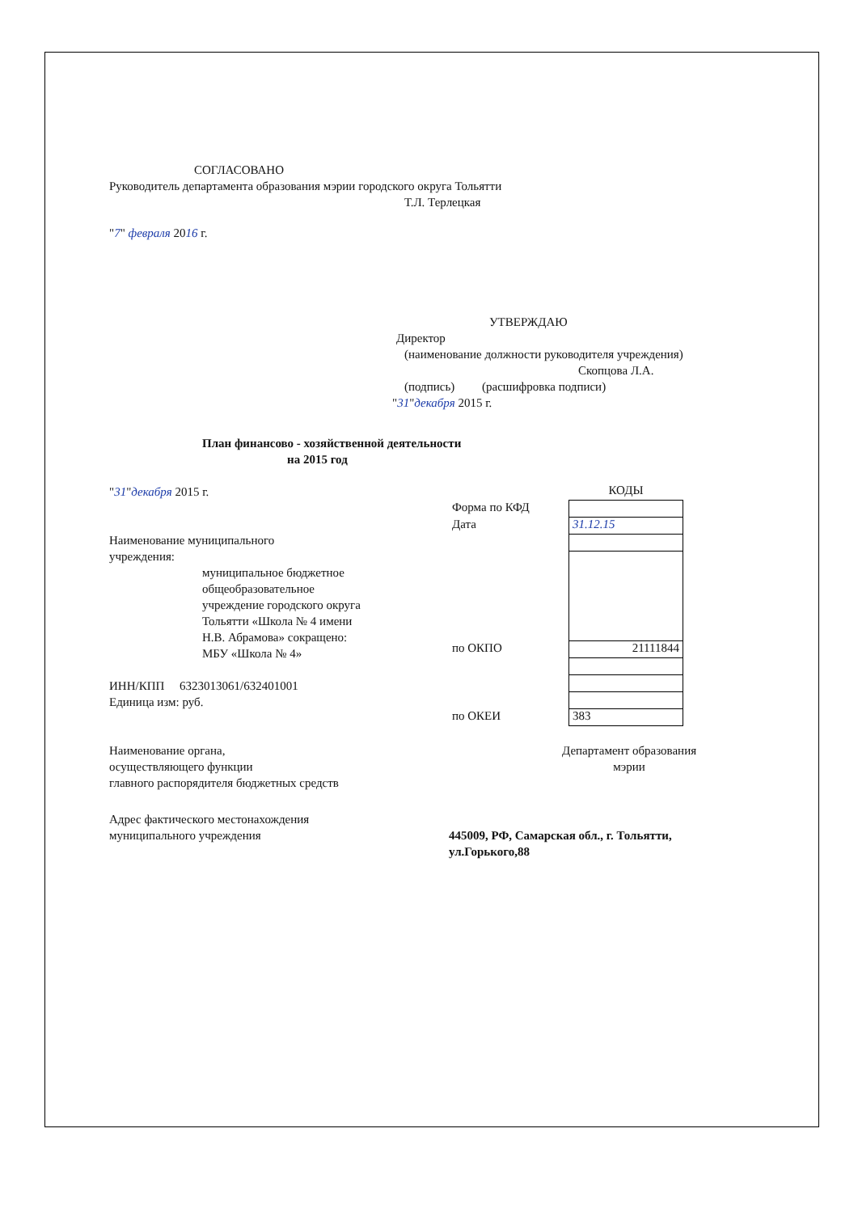СОГЛАСОВАНО
Руководитель департамента образования мэрии городского округа Тольятти
Т.Л. Терлецкая
"7" февраля 2016 г.
УТВЕРЖДАЮ
Директор
(наименование должности руководителя учреждения)
Скопцова Л.А.
(подпись) (расшифровка подписи)
"31"декабря 2015 г.
План финансово - хозяйственной деятельности
на 2015 год
"31"декабря 2015 г.
Наименование муниципального
учреждения:
муниципальное бюджетное
общеобразовательное
учреждение городского округа
Тольятти «Школа № 4 имени
Н.В. Абрамова» сокращено:
МБУ «Школа № 4»
ИНН/КПП 6323013061/632401001
Единица изм: руб.
| | КОДЫ |
| Форма по КФД | |
| Дата | 31.12.15 |
| по ОКПО | 21111844 |
| по ОКЕИ | 383 |
Наименование органа,
осуществляющего функции
главного распорядителя бюджетных средств
Департамент образования
мэрии
Адрес фактического местонахождения
муниципального учреждения
445009, РФ, Самарская обл., г. Тольятти,
ул.Горького,88